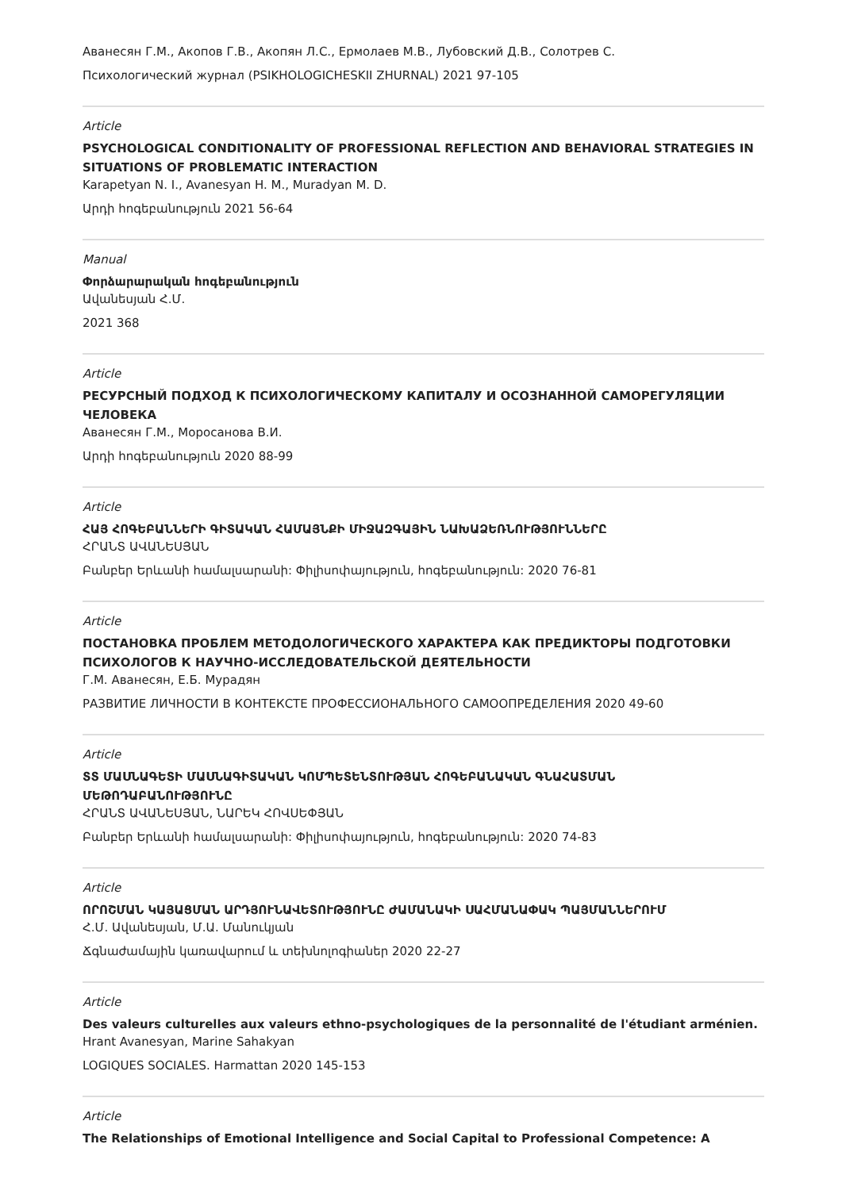Аванесян Г.М., Акопов Г.В., Акопян Л.С., Ермолаев М.В., Лубовский Д.В., Солотрев С.
Психологический журнал (PSIKHOLOGICHESKII ZHURNAL) 2021 97-105
Article
PSYCHOLOGICAL CONDITIONALITY OF PROFESSIONAL REFLECTION AND BEHAVIORAL STRATEGIES IN SITUATIONS OF PROBLEMATIC INTERACTION
Karapetyan N. I., Avanesyan H. M., Muradyan M. D.
Արդի հոգեբանություն 2021 56-64
Manual
Փորձարարական հոգեբանություն
Ավանեսյան Հ.Մ.
2021 368
Article
РЕСУРСНЫЙ ПОДХОД К ПСИХОЛОГИЧЕСКОМУ КАПИТАЛУ И ОСОЗНАННОЙ САМОРЕГУЛЯЦИИ ЧЕЛОВЕКА
Аванесян Г.М., Моросанова В.И.
Արդի հոգեբանություն 2020 88-99
Article
ՀԱՅ ՀՈԳԵԲԱՆՆԵՐԻ ԳԻՏԱԿԱՆ ՀԱՄԱՅՆՔԻ ՄԻՋԱԶԳԱՅԻՆ ՆԱԽԱՁԵՌՆՈՒԹՅՈՒՆՆԵՐԸ
ՀՐԱՆՏ ԱՎԱՆԵՍՅԱՆ
Բանբեր Երևանի համալսարանի: Փիլիսոփայություն, հոգեբանություն: 2020 76-81
Article
ПОСТАНОВКА ПРОБЛЕМ МЕТОДОЛОГИЧЕСКОГО ХАРАКТЕРА КАК ПРЕДИКТОРЫ ПОДГОТОВКИ ПСИХОЛОГОВ К НАУЧНО-ИССЛЕДОВАТЕЛЬСКОЙ ДЕЯТЕЛЬНОСТИ
Г.М. Аванесян, Е.Б. Мурадян
РАЗВИТИЕ ЛИЧНОСТИ В КОНТЕКСТЕ ПРОФЕССИОНАЛЬНОГО САМООПРЕДЕЛЕНИЯ 2020 49-60
Article
ՏՏ ՄԱՍՆԱԳԵՏԻ ՄԱՍՆԱԳԻՏԱԿԱՆ ԿՈՄՊԵՏԵՆՏՈՒԹՅԱՆ ՀՈԳԵԲԱՆԱԿԱՆ ԳՆԱՀԱՏՄԱՆ ՄԵԹՈԴԱԲԱՆՈՒԹՅՈՒՆԸ
ՀՐԱՆՏ ԱՎԱՆԵՍՅԱՆ, ՆԱՐԵԿ ՀՈՎՍԵՓՅԱՆ
Բանբեր Երևանի համալսարանի: Փիլիսոփայություն, հոգեբանություն: 2020 74-83
Article
ՈՐՈՇՄԱՆ ԿԱՅԱՑՄԱՆ ԱՐԴՅՈՒՆԱՎԵՏՈՒԹՅՈՒՆԸ ԺԱՄԱՆԱԿԻ ՍԱՀՄԱՆԱՓԱԿ ՊԱՅՄԱՆՆԵՐՈՒՄ
Հ.Մ. Ավանեսյան, Մ.Ա. Մանուկյան
Ճգնաժամային կառավարում և տեխնոլոգիաներ 2020 22-27
Article
Des valeurs culturelles aux valeurs ethno-psychologiques de la personnalité de l'étudiant arménien.
Hrant Avanesyan, Marine Sahakyan
LOGIQUES SOCIALES. Harmattan 2020 145-153
Article
The Relationships of Emotional Intelligence and Social Capital to Professional Competence: A